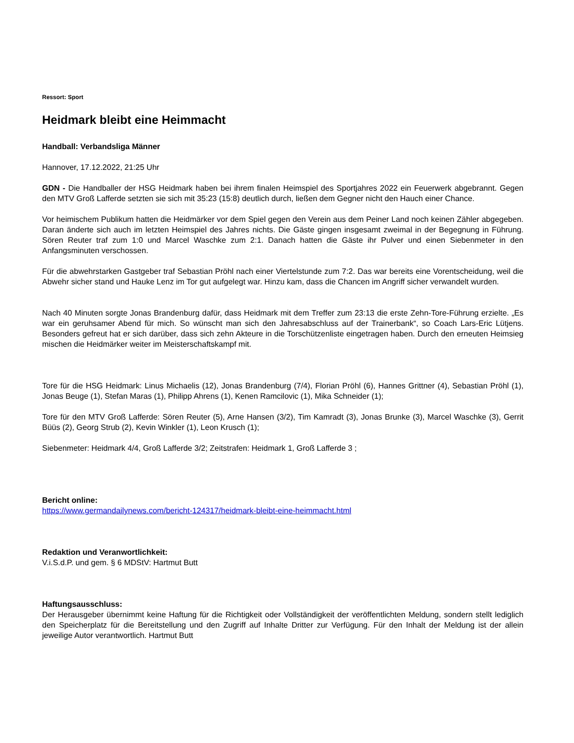Ressort: Sport
Heidmark bleibt eine Heimmacht
Handball: Verbandsliga Männer
Hannover, 17.12.2022, 21:25 Uhr
GDN - Die Handballer der HSG Heidmark haben bei ihrem finalen Heimspiel des Sportjahres 2022 ein Feuerwerk abgebrannt. Gegen den MTV Groß Lafferde setzten sie sich mit 35:23 (15:8) deutlich durch, ließen dem Gegner nicht den Hauch einer Chance.
Vor heimischem Publikum hatten die Heidmärker vor dem Spiel gegen den Verein aus dem Peiner Land noch keinen Zähler abgegeben. Daran änderte sich auch im letzten Heimspiel des Jahres nichts. Die Gäste gingen insgesamt zweimal in der Begegnung in Führung. Sören Reuter traf zum 1:0 und Marcel Waschke zum 2:1. Danach hatten die Gäste ihr Pulver und einen Siebenmeter in den Anfangsminuten verschossen.
Für die abwehrstarken Gastgeber traf Sebastian Pröhl nach einer Viertelstunde zum 7:2. Das war bereits eine Vorentscheidung, weil die Abwehr sicher stand und Hauke Lenz im Tor gut aufgelegt war. Hinzu kam, dass die Chancen im Angriff sicher verwandelt wurden.
Nach 40 Minuten sorgte Jonas Brandenburg dafür, dass Heidmark mit dem Treffer zum 23:13 die erste Zehn-Tore-Führung erzielte. „Es war ein geruhsamer Abend für mich. So wünscht man sich den Jahresabschluss auf der Trainerbank“, so Coach Lars-Eric Lütjens. Besonders gefreut hat er sich darüber, dass sich zehn Akteure in die Torschützenliste eingetragen haben. Durch den erneuten Heimsieg mischen die Heidmärker weiter im Meisterschaftskampf mit.
Tore für die HSG Heidmark: Linus Michaelis (12), Jonas Brandenburg (7/4), Florian Pröhl (6), Hannes Grittner (4), Sebastian Pröhl (1), Jonas Beuge (1), Stefan Maras (1), Philipp Ahrens (1), Kenen Ramcilovic (1), Mika Schneider (1);
Tore für den MTV Groß Lafferde: Sören Reuter (5), Arne Hansen (3/2), Tim Kamradt (3), Jonas Brunke (3), Marcel Waschke (3), Gerrit Büüs (2), Georg Strub (2), Kevin Winkler (1), Leon Krusch (1);
Siebenmeter: Heidmark 4/4, Groß Lafferde 3/2; Zeitstrafen: Heidmark 1, Groß Lafferde 3 ;
Bericht online:
https://www.germandailynews.com/bericht-124317/heidmark-bleibt-eine-heimmacht.html
Redaktion und Veranwortlichkeit:
V.i.S.d.P. und gem. § 6 MDStV: Hartmut Butt
Haftungsausschluss:
Der Herausgeber übernimmt keine Haftung für die Richtigkeit oder Vollständigkeit der veröffentlichten Meldung, sondern stellt lediglich den Speicherplatz für die Bereitstellung und den Zugriff auf Inhalte Dritter zur Verfügung. Für den Inhalt der Meldung ist der allein jeweilige Autor verantwortlich. Hartmut Butt